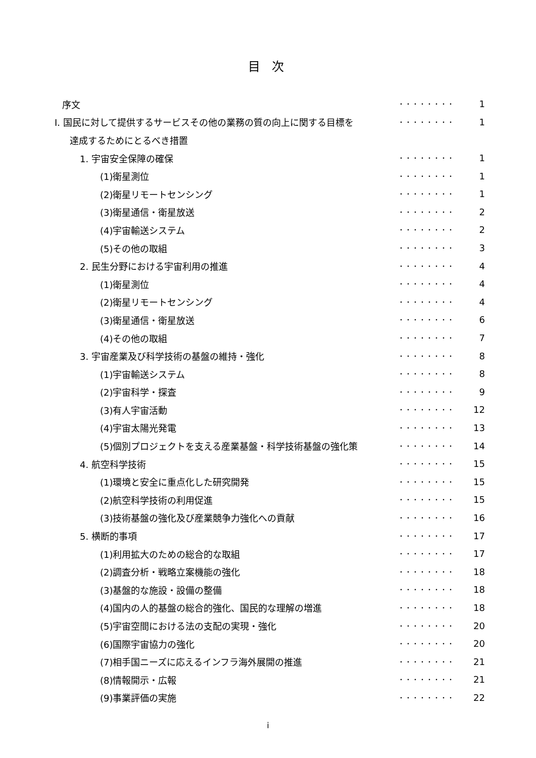目 次
| 序文 | ・・・・・・・・ | 1 |
| Ⅰ. 国民に対して提供するサービスその他の業務の質の向上に関する目標を | ・・・・・・・・ | 1 |
| 達成するためにとるべき措置 | | |
| 1. 宇宙安全保障の確保 | ・・・・・・・・ | 1 |
| (1)衛星測位 | ・・・・・・・・ | 1 |
| (2)衛星リモートセンシング | ・・・・・・・・ | 1 |
| (3)衛星通信・衛星放送 | ・・・・・・・・ | 2 |
| (4)宇宙輸送システム | ・・・・・・・・ | 2 |
| (5)その他の取組 | ・・・・・・・・ | 3 |
| 2. 民生分野における宇宙利用の推進 | ・・・・・・・・ | 4 |
| (1)衛星測位 | ・・・・・・・・ | 4 |
| (2)衛星リモートセンシング | ・・・・・・・・ | 4 |
| (3)衛星通信・衛星放送 | ・・・・・・・・ | 6 |
| (4)その他の取組 | ・・・・・・・・ | 7 |
| 3. 宇宙産業及び科学技術の基盤の維持・強化 | ・・・・・・・・ | 8 |
| (1)宇宙輸送システム | ・・・・・・・・ | 8 |
| (2)宇宙科学・探査 | ・・・・・・・・ | 9 |
| (3)有人宇宙活動 | ・・・・・・・・ | 12 |
| (4)宇宙太陽光発電 | ・・・・・・・・ | 13 |
| (5)個別プロジェクトを支える産業基盤・科学技術基盤の強化策 | ・・・・・・・・ | 14 |
| 4. 航空科学技術 | ・・・・・・・・ | 15 |
| (1)環境と安全に重点化した研究開発 | ・・・・・・・・ | 15 |
| (2)航空科学技術の利用促進 | ・・・・・・・・ | 15 |
| (3)技術基盤の強化及び産業競争力強化への貢献 | ・・・・・・・・ | 16 |
| 5. 横断的事項 | ・・・・・・・・ | 17 |
| (1)利用拡大のための総合的な取組 | ・・・・・・・・ | 17 |
| (2)調査分析・戦略立案機能の強化 | ・・・・・・・・ | 18 |
| (3)基盤的な施設・設備の整備 | ・・・・・・・・ | 18 |
| (4)国内の人的基盤の総合的強化、国民的な理解の増進 | ・・・・・・・・ | 18 |
| (5)宇宙空間における法の支配の実現・強化 | ・・・・・・・・ | 20 |
| (6)国際宇宙協力の強化 | ・・・・・・・・ | 20 |
| (7)相手国ニーズに応えるインフラ海外展開の推進 | ・・・・・・・・ | 21 |
| (8)情報開示・広報 | ・・・・・・・・ | 21 |
| (9)事業評価の実施 | ・・・・・・・・ | 22 |
i